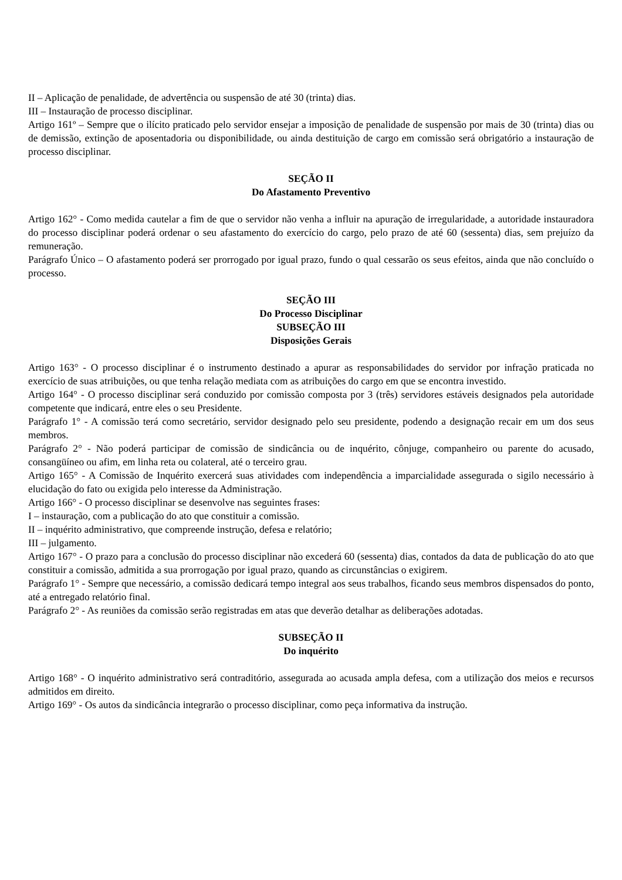II – Aplicação de penalidade, de advertência ou suspensão de até 30 (trinta) dias.
III – Instauração de processo disciplinar.
Artigo 161º – Sempre que o ilícito praticado pelo servidor ensejar a imposição de penalidade de suspensão por mais de 30 (trinta) dias ou de demissão, extinção de aposentadoria ou disponibilidade, ou ainda destituição de cargo em comissão será obrigatório a instauração de processo disciplinar.
SEÇÃO II
Do Afastamento Preventivo
Artigo 162° - Como medida cautelar a fim de que o servidor não venha a influir na apuração de irregularidade, a autoridade instauradora do processo disciplinar poderá ordenar o seu afastamento do exercício do cargo, pelo prazo de até 60 (sessenta) dias, sem prejuízo da remuneração.
Parágrafo Único – O afastamento poderá ser prorrogado por igual prazo, fundo o qual cessarão os seus efeitos, ainda que não concluído o processo.
SEÇÃO III
Do Processo Disciplinar
SUBSEÇÃO III
Disposições Gerais
Artigo 163° - O processo disciplinar é o instrumento destinado a apurar as responsabilidades do servidor por infração praticada no exercício de suas atribuições, ou que tenha relação mediata com as atribuições do cargo em que se encontra investido.
Artigo 164° - O processo disciplinar será conduzido por comissão composta por 3 (três) servidores estáveis designados pela autoridade competente que indicará, entre eles o seu Presidente.
Parágrafo 1° - A comissão terá como secretário, servidor designado pelo seu presidente, podendo a designação recair em um dos seus membros.
Parágrafo 2° - Não poderá participar de comissão de sindicância ou de inquérito, cônjuge, companheiro ou parente do acusado, consangüíneo ou afim, em linha reta ou colateral, até o terceiro grau.
Artigo 165° - A Comissão de Inquérito exercerá suas atividades com independência a imparcialidade assegurada o sigilo necessário à elucidação do fato ou exigida pelo interesse da Administração.
Artigo 166° - O processo disciplinar se desenvolve nas seguintes frases:
I – instauração, com a publicação do ato que constituir a comissão.
II – inquérito administrativo, que compreende instrução, defesa e relatório;
III – julgamento.
Artigo 167° - O prazo para a conclusão do processo disciplinar não excederá 60 (sessenta) dias, contados da data de publicação do ato que constituir a comissão, admitida a sua prorrogação por igual prazo, quando as circunstâncias o exigirem.
Parágrafo 1° - Sempre que necessário, a comissão dedicará tempo integral aos seus trabalhos, ficando seus membros dispensados do ponto, até a entregado relatório final.
Parágrafo 2° - As reuniões da comissão serão registradas em atas que deverão detalhar as deliberações adotadas.
SUBSEÇÃO II
Do inquérito
Artigo 168° - O inquérito administrativo será contraditório, assegurada ao acusada ampla defesa, com a utilização dos meios e recursos admitidos em direito.
Artigo 169° - Os autos da sindicância integrarão o processo disciplinar, como peça informativa da instrução.